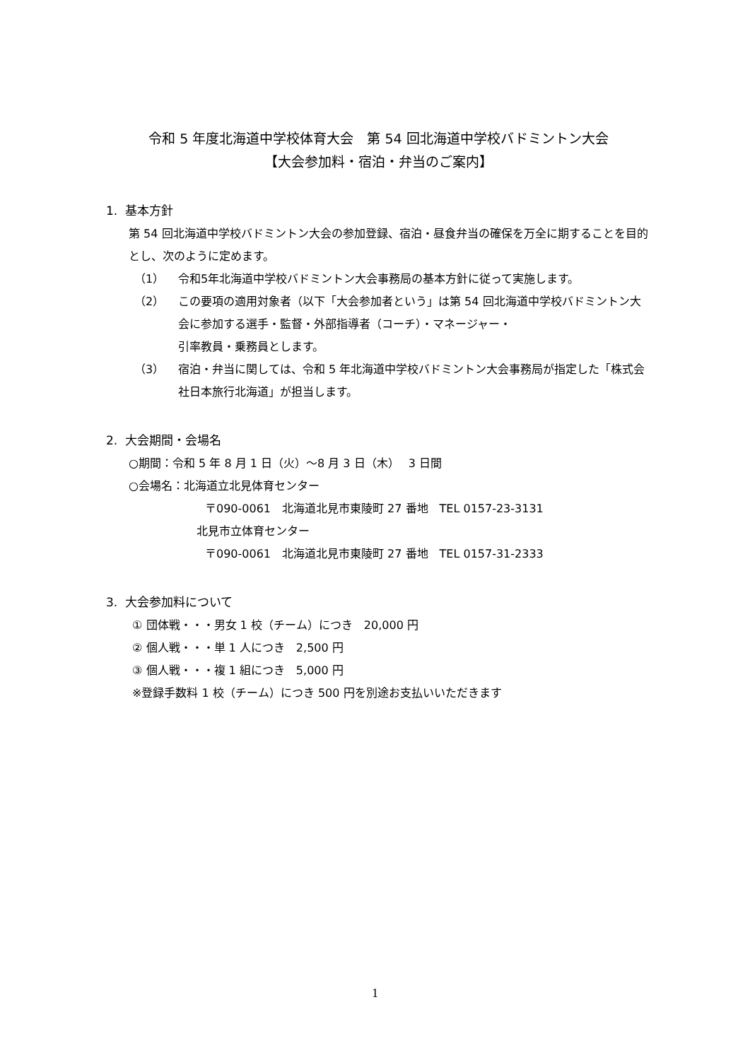令和 5 年度北海道中学校体育大会　第 54 回北海道中学校バドミントン大会
【大会参加料・宿泊・弁当のご案内】
1. 基本方針
第 54 回北海道中学校バドミントン大会の参加登録、宿泊・昼食弁当の確保を万全に期することを目的とし、次のように定めます。
（1） 令和5年北海道中学校バドミントン大会事務局の基本方針に従って実施します。
（2） この要項の適用対象者（以下「大会参加者という」は第 54 回北海道中学校バドミントン大会に参加する選手・監督・外部指導者（コーチ）・マネージャー・
引率教員・乗務員とします。
（3） 宿泊・弁当に関しては、令和 5 年北海道中学校バドミントン大会事務局が指定した「株式会社日本旅行北海道」が担当します。
2. 大会期間・会場名
○期間：令和 5 年 8 月 1 日（火）～8 月 3 日（木）　 3 日間
○会場名：北海道立北見体育センター
〒090-0061　北海道北見市東陵町 27 番地　TEL 0157-23-3131
北見市立体育センター
〒090-0061　北海道北見市東陵町 27 番地　TEL 0157-31-2333
3. 大会参加料について
① 団体戦・・・男女 1 校（チーム）につき　20,000 円
② 個人戦・・・単 1 人につき　2,500 円
③ 個人戦・・・複 1 組につき　5,000 円
※登録手数料 1 校（チーム）につき 500 円を別途お支払いいただきます
1